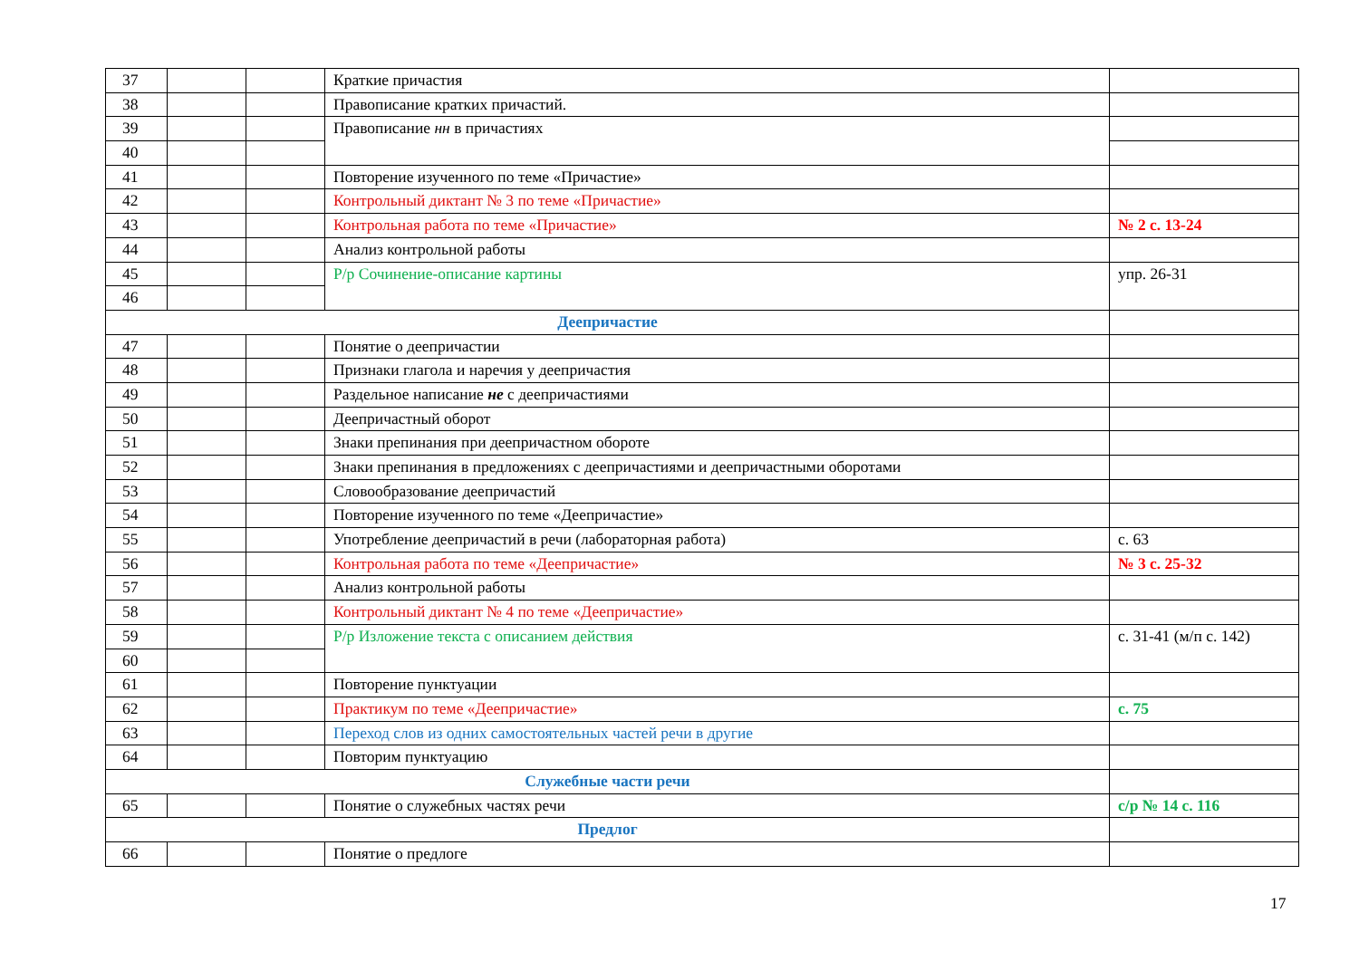| 37 | | | Краткие причастия | |
| 38 | | | Правописание кратких причастий. | |
| 39 | | | Правописание нн в причастиях | |
| 40 | | | | |
| 41 | | | Повторение изученного по теме «Причастие» | |
| 42 | | | Контрольный диктант № 3 по теме «Причастие» | |
| 43 | | | Контрольная работа по теме «Причастие» | № 2 с. 13-24 |
| 44 | | | Анализ контрольной работы | |
| 45 | | | Р/р Сочинение-описание картины | упр. 26-31 |
| 46 | | | | |
| Деепричастие | | | | |
| 47 | | | Понятие о деепричастии | |
| 48 | | | Признаки глагола и наречия у деепричастия | |
| 49 | | | Раздельное написание не с деепричастиями | |
| 50 | | | Деепричастный оборот | |
| 51 | | | Знаки препинания при деепричастном обороте | |
| 52 | | | Знаки препинания в предложениях с деепричастиями и деепричастными оборотами | |
| 53 | | | Словообразование деепричастий | |
| 54 | | | Повторение изученного по теме «Деепричастие» | |
| 55 | | | Употребление деепричастий в речи (лабораторная работа) | с. 63 |
| 56 | | | Контрольная работа по теме «Деепричастие» | № 3 с. 25-32 |
| 57 | | | Анализ контрольной работы | |
| 58 | | | Контрольный диктант № 4 по теме «Деепричастие» | |
| 59 | | | Р/р Изложение текста с описанием действия | с. 31-41 (м/п с. 142) |
| 60 | | | | |
| 61 | | | Повторение пунктуации | |
| 62 | | | Практикум по теме «Деепричастие» | с. 75 |
| 63 | | | Переход слов из одних самостоятельных частей речи в другие | |
| 64 | | | Повторим пунктуацию | |
| Служебные части речи | | | | |
| 65 | | | Понятие о служебных частях речи | с/р № 14 с. 116 |
| Предлог | | | | |
| 66 | | | Понятие о предлоге | |
17